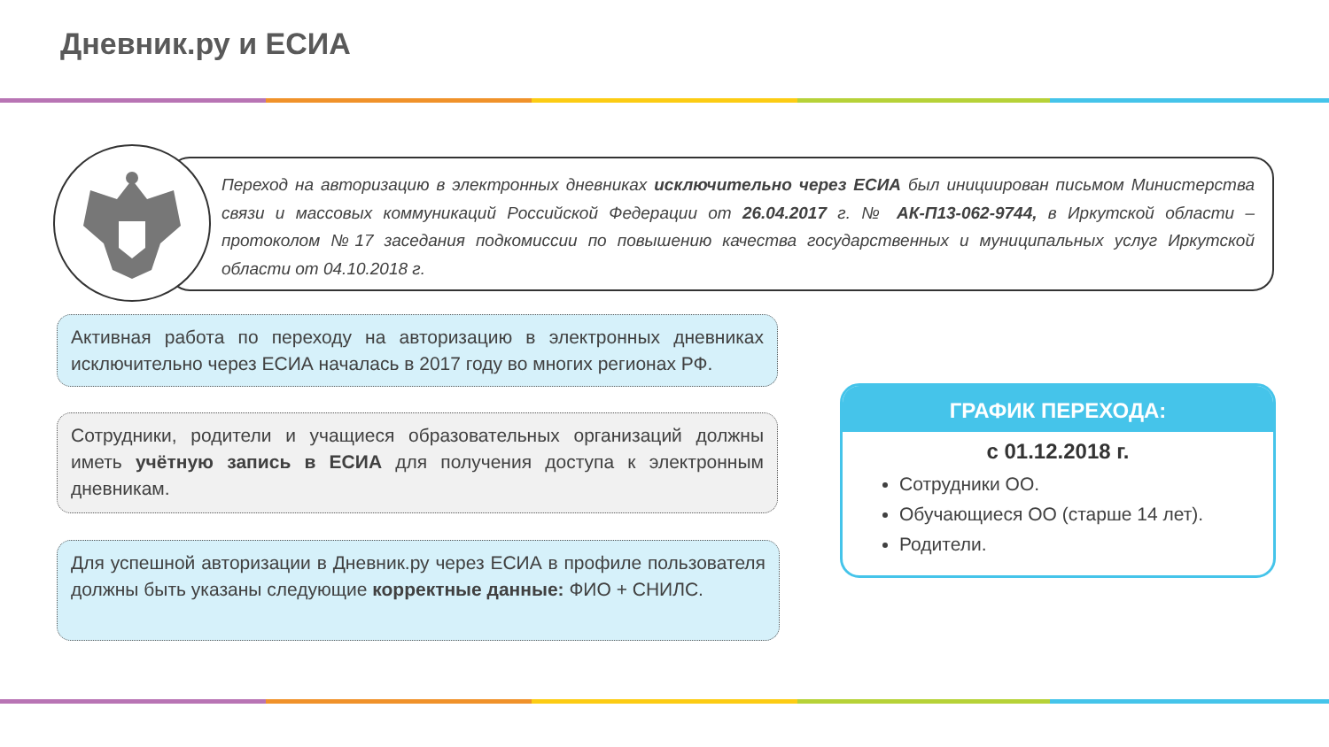Дневник.ру и ЕСИА
Переход на авторизацию в электронных дневниках исключительно через ЕСИА был инициирован письмом Министерства связи и массовых коммуникаций Российской Федерации от 26.04.2017 г. № АК-П13-062-9744, в Иркутской области – протоколом №17 заседания подкомиссии по повышению качества государственных и муниципальных услуг Иркутской области от 04.10.2018 г.
Активная работа по переходу на авторизацию в электронных дневниках исключительно через ЕСИА началась в 2017 году во многих регионах РФ.
Сотрудники, родители и учащиеся образовательных организаций должны иметь учётную запись в ЕСИА для получения доступа к электронным дневникам.
Для успешной авторизации в Дневник.ру через ЕСИА в профиле пользователя должны быть указаны следующие корректные данные: ФИО + СНИЛС.
ГРАФИК ПЕРЕХОДА:
с 01.12.2018 г.
Сотрудники ОО.
Обучающиеся ОО (старше 14 лет).
Родители.